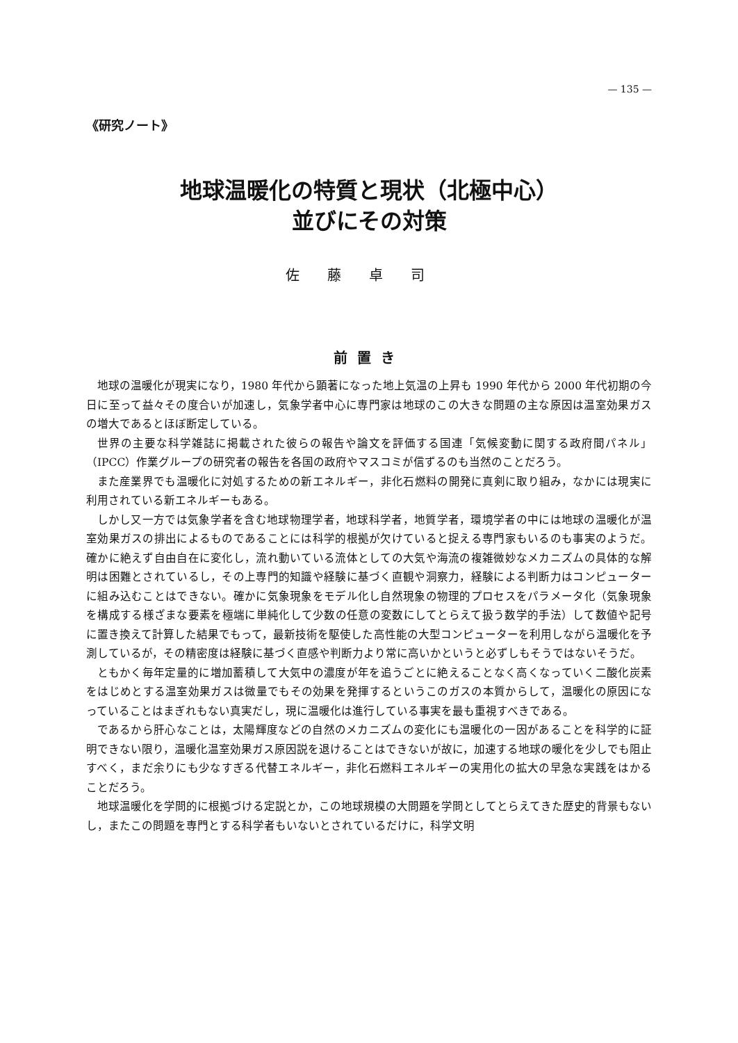— 135 —
《研究ノート》
地球温暖化の特質と現状（北極中心）
並びにその対策
佐藤卓司
前置き
地球の温暖化が現実になり，1980 年代から顕著になった地上気温の上昇も 1990 年代から 2000 年代初期の今日に至って益々その度合いが加速し，気象学者中心に専門家は地球のこの大きな問題の主な原因は温室効果ガスの増大であるとほぼ断定している。
世界の主要な科学雑誌に掲載された彼らの報告や論文を評価する国連「気候変動に関する政府間パネル」（IPCC）作業グループの研究者の報告を各国の政府やマスコミが信ずるのも当然のことだろう。
また産業界でも温暖化に対処するための新エネルギー，非化石燃料の開発に真剣に取り組み，なかには現実に利用されている新エネルギーもある。
しかし又一方では気象学者を含む地球物理学者，地球科学者，地質学者，環境学者の中には地球の温暖化が温室効果ガスの排出によるものであることには科学的根拠が欠けていると捉える専門家もいるのも事実のようだ。確かに絶えず自由自在に変化し，流れ動いている流体としての大気や海流の複雑微妙なメカニズムの具体的な解明は困難とされているし，その上専門的知識や経験に基づく直観や洞察力，経験による判断力はコンピューターに組み込むことはできない。確かに気象現象をモデル化し自然現象の物理的プロセスをパラメータ化（気象現象を構成する様ざまな要素を極端に単純化して少数の任意の変数にしてとらえて扱う数学的手法）して数値や記号に置き換えて計算した結果でもって，最新技術を駆使した高性能の大型コンピューターを利用しながら温暖化を予測しているが，その精密度は経験に基づく直感や判断力より常に高いかというと必ずしもそうではないそうだ。
ともかく毎年定量的に増加蓄積して大気中の濃度が年を追うごとに絶えることなく高くなっていく二酸化炭素をはじめとする温室効果ガスは微量でもその効果を発揮するというこのガスの本質からして，温暖化の原因になっていることはまぎれもない真実だし，現に温暖化は進行している事実を最も重視すべきである。
であるから肝心なことは，太陽輝度などの自然のメカニズムの変化にも温暖化の一因があることを科学的に証明できない限り，温暖化温室効果ガス原因説を退けることはできないが故に，加速する地球の暖化を少しでも阻止すべく，まだ余りにも少なすぎる代替エネルギー，非化石燃料エネルギーの実用化の拡大の早急な実践をはかることだろう。
地球温暖化を学問的に根拠づける定説とか，この地球規模の大問題を学問としてとらえてきた歴史的背景もないし，またこの問題を専門とする科学者もいないとされているだけに，科学文明